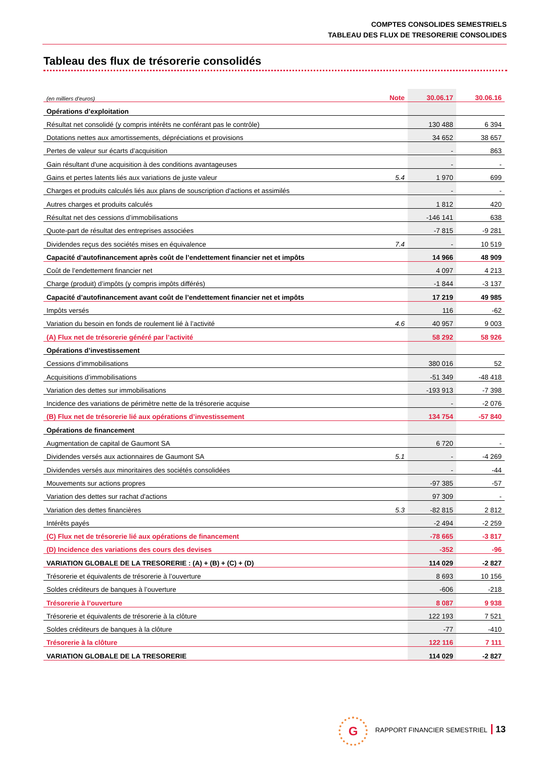COMPTES CONSOLIDES SEMESTRIELS
TABLEAU DES FLUX DE TRESORERIE CONSOLIDES
Tableau des flux de trésorerie consolidés
| (en milliers d’euros) | Note | 30.06.17 | 30.06.16 |
| --- | --- | --- | --- |
| Opérations d’exploitation | | | |
| Résultat net consolidé (y compris intérêts ne conférant pas le contrôle) | | 130 488 | 6 394 |
| Dotations nettes aux amortissements, dépréciations et provisions | | 34 652 | 38 657 |
| Pertes de valeur sur écarts d’acquisition | | - | 863 |
| Gain résultant d'une acquisition à des conditions avantageuses | | - | - |
| Gains et pertes latents liés aux variations de juste valeur | 5.4 | 1 970 | 699 |
| Charges et produits calculés liés aux plans de souscription d'actions et assimilés | | - | - |
| Autres charges et produits calculés | | 1 812 | 420 |
| Résultat net des cessions d’immobilisations | | -146 141 | 638 |
| Quote-part de résultat des entreprises associées | | -7 815 | -9 281 |
| Dividendes reçus des sociétés mises en équivalence | 7.4 | - | 10 519 |
| Capacité d’autofinancement après coût de l’endettement financier net et impôts | | 14 966 | 48 909 |
| Coût de l’endettement financier net | | 4 097 | 4 213 |
| Charge (produit) d’impôts (y compris impôts différés) | | -1 844 | -3 137 |
| Capacité d’autofinancement avant coût de l’endettement financier net et impôts | | 17 219 | 49 985 |
| Impôts versés | | 116 | -62 |
| Variation du besoin en fonds de roulement lié à l’activité | 4.6 | 40 957 | 9 003 |
| (A) Flux net de trésorerie généré par l’activité | | 58 292 | 58 926 |
| Opérations d’investissement | | | |
| Cessions d’immobilisations | | 380 016 | 52 |
| Acquisitions d’immobilisations | | -51 349 | -48 418 |
| Variation des dettes sur immobilisations | | -193 913 | -7 398 |
| Incidence des variations de périmètre nette de la trésorerie acquise | | - | -2 076 |
| (B) Flux net de trésorerie lié aux opérations d’investissement | | 134 754 | -57 840 |
| Opérations de financement | | | |
| Augmentation de capital de Gaumont SA | | 6 720 | - |
| Dividendes versés aux actionnaires de Gaumont SA | 5.1 | - | -4 269 |
| Dividendes versés aux minoritaires des sociétés consolidées | | - | -44 |
| Mouvements sur actions propres | | -97 385 | -57 |
| Variation des dettes sur rachat d'actions | | 97 309 | - |
| Variation des dettes financières | 5.3 | -82 815 | 2 812 |
| Intérêts payés | | -2 494 | -2 259 |
| (C) Flux net de trésorerie lié aux opérations de financement | | -78 665 | -3 817 |
| (D) Incidence des variations des cours des devises | | -352 | -96 |
| VARIATION GLOBALE DE LA TRESORERIE : (A) + (B) + (C) + (D) | | 114 029 | -2 827 |
| Trésorerie et équivalents de trésorerie à l’ouverture | | 8 693 | 10 156 |
| Soldes créditeurs de banques à l’ouverture | | -606 | -218 |
| Trésorerie à l’ouverture | | 8 087 | 9 938 |
| Trésorerie et équivalents de trésorerie à la clôture | | 122 193 | 7 521 |
| Soldes créditeurs de banques à la clôture | | -77 | -410 |
| Trésorerie à la clôture | | 122 116 | 7 111 |
| VARIATION GLOBALE DE LA TRESORERIE | | 114 029 | -2 827 |
G
RAPPORT FINANCIER SEMESTRIEL 13